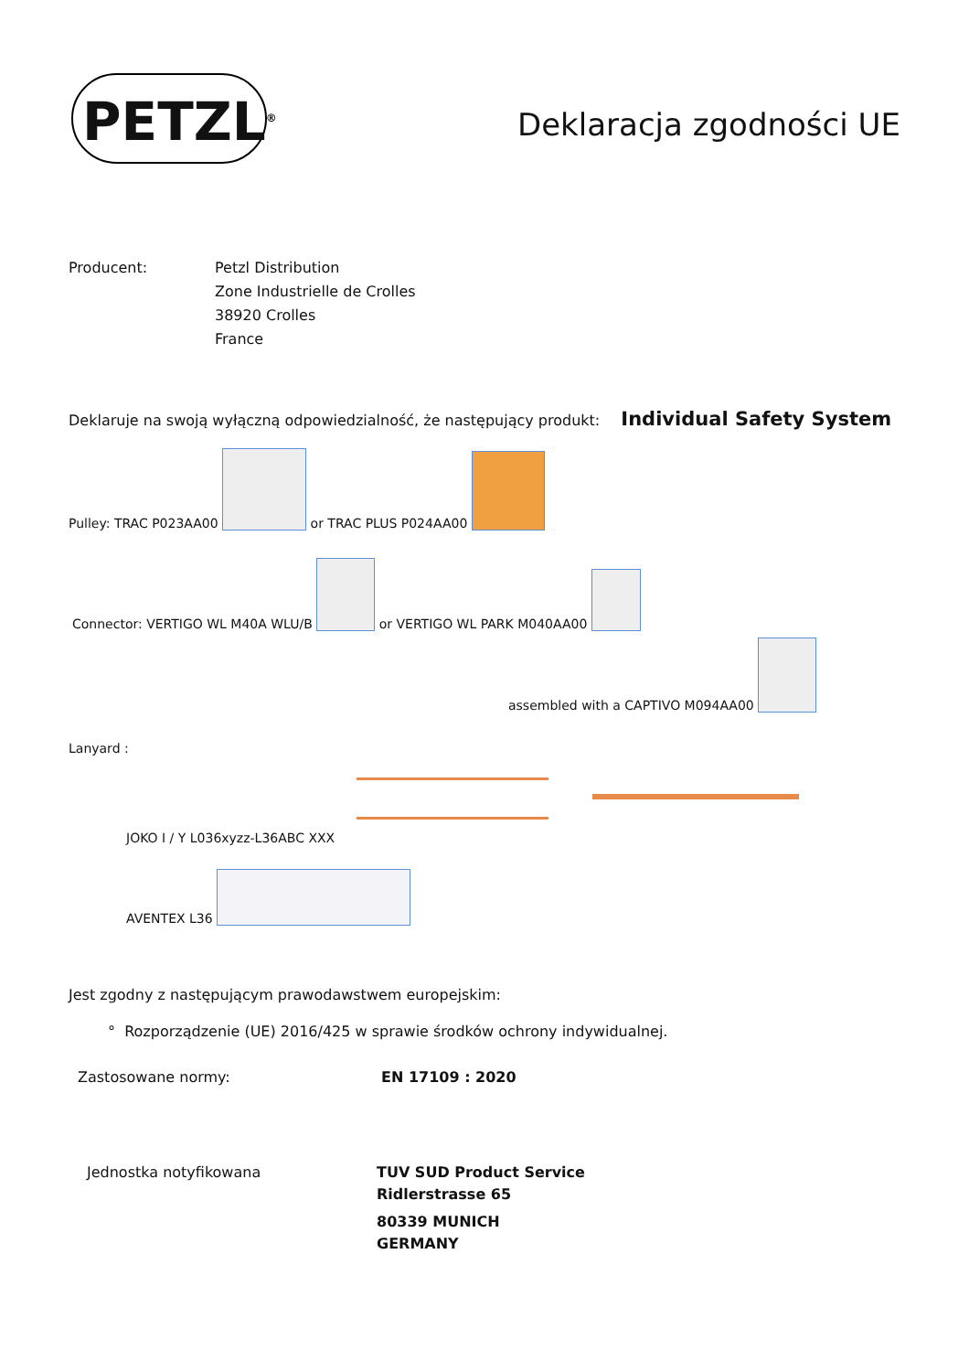PETZL<sup>®</sup>
Deklaracja zgodności UE
Producent: Petzl Distribution
Zone Industrielle de Crolles
38920 Crolles
France
Deklaruje na swoją wyłączną odpowiedzialność, że następujący produkt: Individual Safety System
Pulley: TRAC P023AA00 or TRAC PLUS P024AA00
Connector: VERTIGO WL M40A WLU/B or VERTIGO WL PARK M040AA00
assembled with a CAPTIVO M094AA00
Lanyard :
JOKO I / Y L036xyzz-L36ABC XXX
AVENTEX L36
Jest zgodny z następującym prawodawstwem europejskim:
° Rozporządzenie (UE) 2016/425 w sprawie środków ochrony indywidualnej.
Zastosowane normy: EN 17109 : 2020
Jednostka notyfikowana TUV SUD Product Service
Ridlerstrasse 65
80339 MUNICH
GERMANY